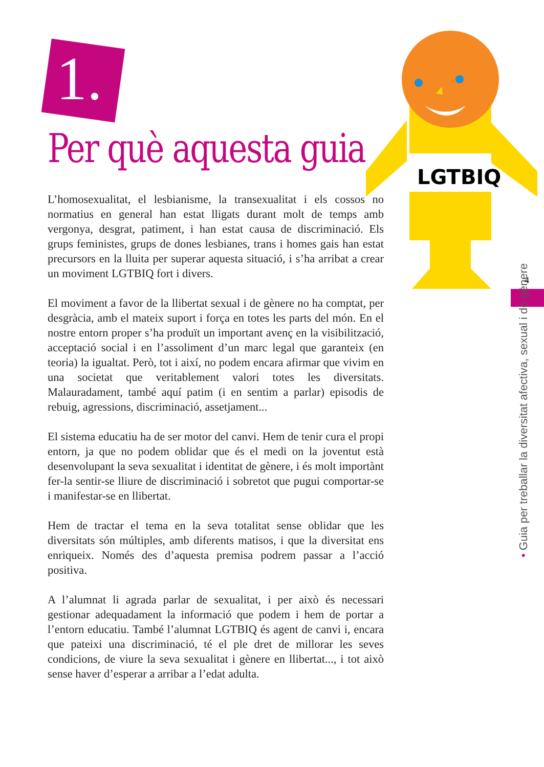1.
Per què aquesta guia
LGTBIQ
4
• Guia per treballar la diversitat afectiva, sexual i de gènere
L’homosexualitat, el lesbianisme, la transexualitat i els cossos no normatius en general han estat lligats durant molt de temps amb vergonya, desgrat, patiment, i han estat causa de discriminació. Els grups feministes, grups de dones lesbianes, trans i homes gais han estat precursors en la lluita per superar aquesta situació, i s’ha arribat a crear un moviment LGTBIQ fort i divers.
El moviment a favor de la llibertat sexual i de gènere no ha comptat, per desgràcia, amb el mateix suport i força en totes les parts del món. En el nostre entorn proper s’ha produït un important avenç en la visibilització, acceptació social i en l’assoliment d’un marc legal que garanteix (en teoria) la igualtat. Però, tot i així, no podem encara afirmar que vivim en una societat que veritablement valori totes les diversitats. Malauradament, també aquí patim (i en sentim a parlar) episodis de rebuig, agressions, discriminació, assetjament...
El sistema educatiu ha de ser motor del canvi. Hem de tenir cura el propi entorn, ja que no podem oblidar que és el medi on la joventut està desenvolupant la seva sexualitat i identitat de gènere, i és molt importànt fer-la sentir-se lliure de discriminació i sobretot que pugui comportar-se i manifestar-se en llibertat.
Hem de tractar el tema en la seva totalitat sense oblidar que les diversitats són múltiples, amb diferents matisos, i que la diversitat ens enriqueix. Només des d’aquesta premisa podrem passar a l’acció positiva.
A l’alumnat li agrada parlar de sexualitat, i per això és necessari gestionar adequadament la informació que podem i hem de portar a l’entorn educatiu. També l’alumnat LGTBIQ és agent de canvi i, encara que pateixi una discriminació, té el ple dret de millorar les seves condicions, de viure la seva sexualitat i gènere en llibertat..., i tot això sense haver d’esperar a arribar a l’edat adulta.